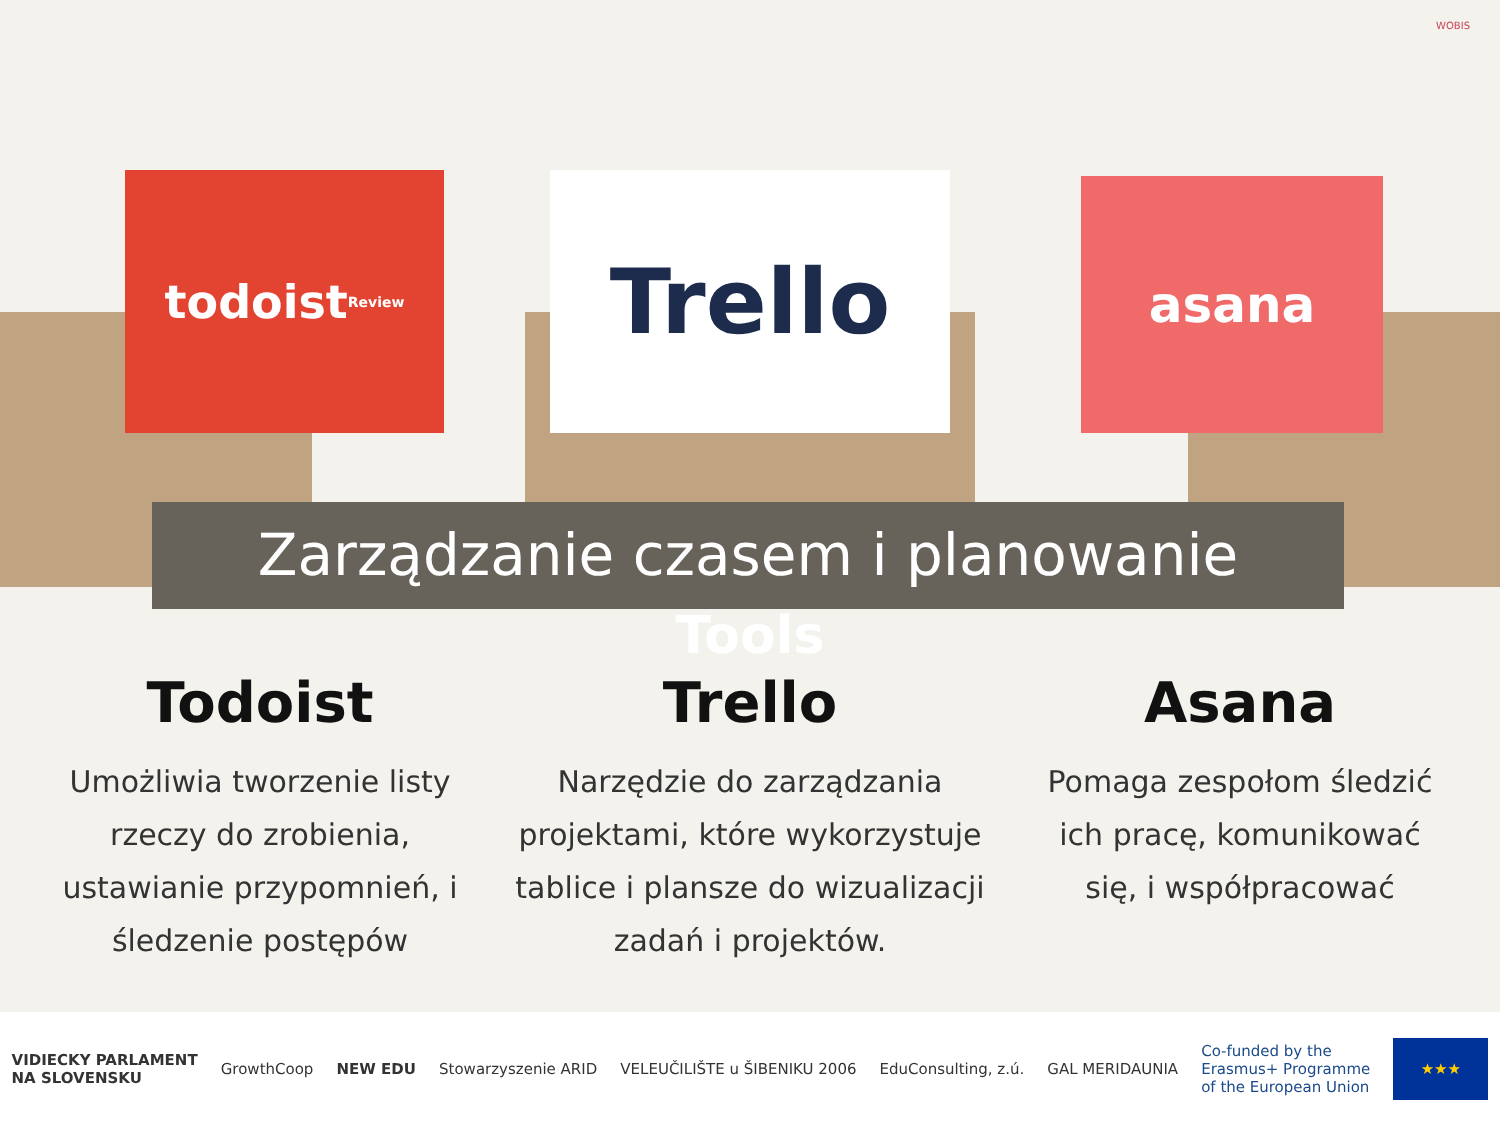WOBIS
todoist Review
Trello asana
Zarządzanie czasem i planowanie
Tools
Todoist
Umożliwia tworzenie listy rzeczy do zrobienia, ustawianie przypomnień, i śledzenie postępów
Trello
Narzędzie do zarządzania projektami, które wykorzystuje tablice i plansze do wizualizacji zadań i projektów.
Asana
Pomaga zespołom śledzić ich pracę, komunikować się, i współpracować
VIDIECKY PARLAMENT
NA SLOVENSKU GrowthCoop NEW EDU Stowarzyszenie ARID VELEUČILIŠTE u ŠIBENIKU 2006 EduConsulting, z.ú. GAL MERIDAUNIA Co-funded by the
Erasmus+ Programme
of the European Union ★★★